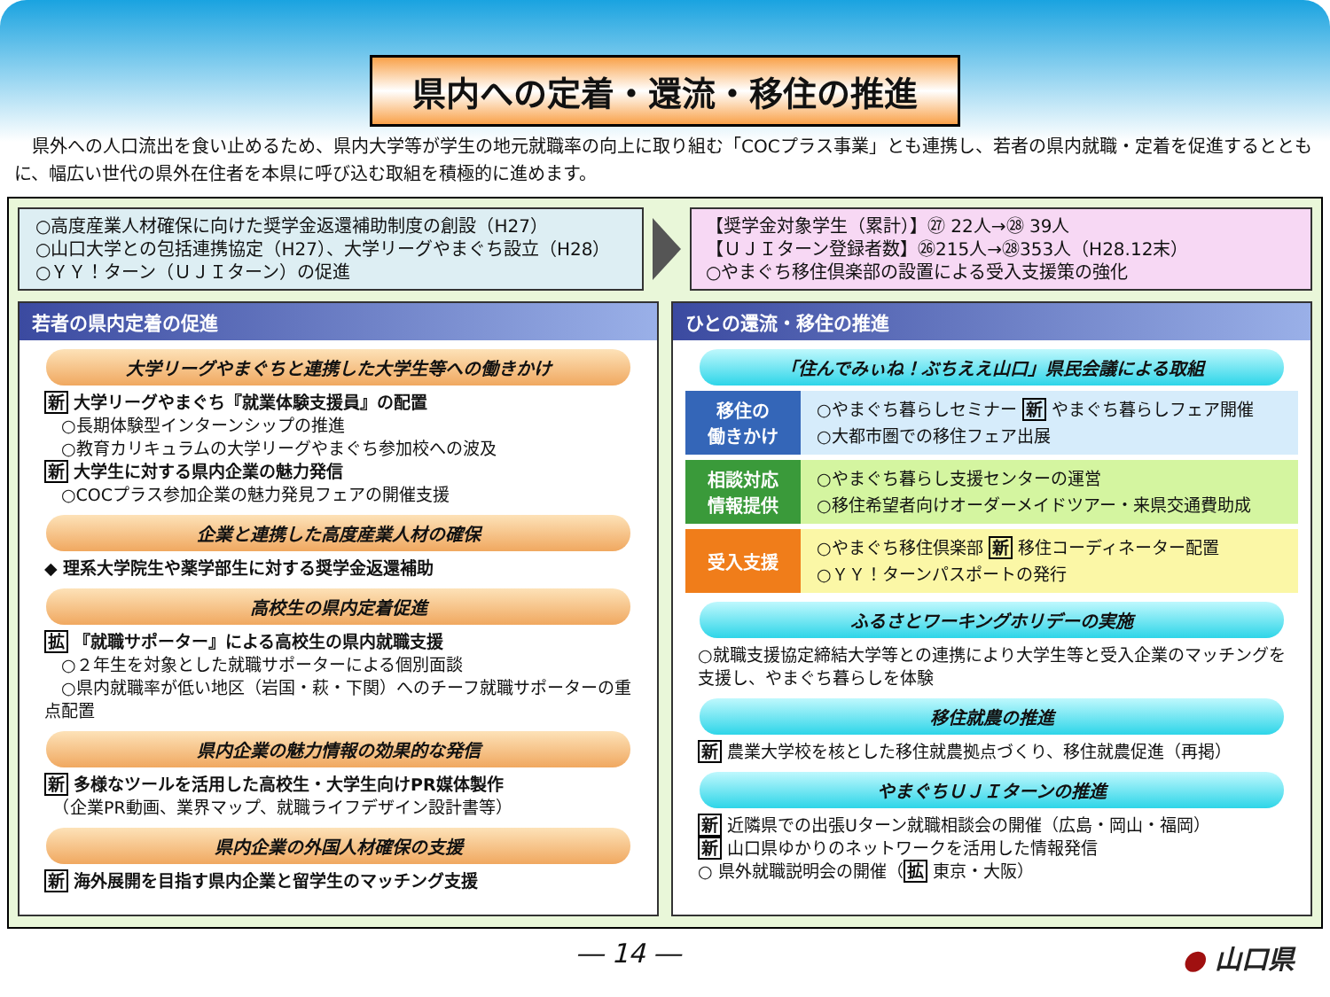県内への定着・還流・移住の推進
　県外への人口流出を食い止めるため、県内大学等が学生の地元就職率の向上に取り組む「COCプラス事業」とも連携し、若者の県内就職・定着を促進するとともに、幅広い世代の県外在住者を本県に呼び込む取組を積極的に進めます。
○高度産業人材確保に向けた奨学金返還補助制度の創設（H27）
○山口大学との包括連携協定（H27）、大学リーグやまぐち設立（H28）
○ＹＹ！ターン（ＵＪＩターン）の促進
【奨学金対象学生（累計）】㉗ 22人→㉘ 39人
【ＵＪＩターン登録者数】㉖215人→㉘353人（H28.12末）
○やまぐち移住倶楽部の設置による受入支援策の強化
若者の県内定着の促進
大学リーグやまぐちと連携した大学生等への働きかけ
新 大学リーグやまぐち『就業体験支援員』の配置
　○長期体験型インターンシップの推進
　○教育カリキュラムの大学リーグやまぐち参加校への波及
新 大学生に対する県内企業の魅力発信
　○COCプラス参加企業の魅力発見フェアの開催支援
企業と連携した高度産業人材の確保
◆ 理系大学院生や薬学部生に対する奨学金返還補助
高校生の県内定着促進
拡 『就職サポーター』による高校生の県内就職支援
　○２年生を対象とした就職サポーターによる個別面談
　○県内就職率が低い地区（岩国・萩・下関）へのチーフ就職サポーターの重点配置
県内企業の魅力情報の効果的な発信
新 多様なツールを活用した高校生・大学生向けPR媒体製作
　（企業PR動画、業界マップ、就職ライフデザイン設計書等）
県内企業の外国人材確保の支援
新 海外展開を目指す県内企業と留学生のマッチング支援
ひとの還流・移住の推進
「住んでみぃね！ぶちええ山口」県民会議による取組
移住の
働きかけ
○やまぐち暮らしセミナー 新 やまぐち暮らしフェア開催
○大都市圏での移住フェア出展
相談対応
情報提供
○やまぐち暮らし支援センターの運営
○移住希望者向けオーダーメイドツアー・来県交通費助成
受入支援
○やまぐち移住倶楽部 新 移住コーディネーター配置
○ＹＹ！ターンパスポートの発行
ふるさとワーキングホリデーの実施
○就職支援協定締結大学等との連携により大学生等と受入企業のマッチングを支援し、やまぐち暮らしを体験
移住就農の推進
新 農業大学校を核とした移住就農拠点づくり、移住就農促進（再掲）
やまぐちＵＪＩターンの推進
新 近隣県での出張Uターン就職相談会の開催（広島・岡山・福岡）
新 山口県ゆかりのネットワークを活用した情報発信
○ 県外就職説明会の開催（拡 東京・大阪）
― 14 ― ● 山口県